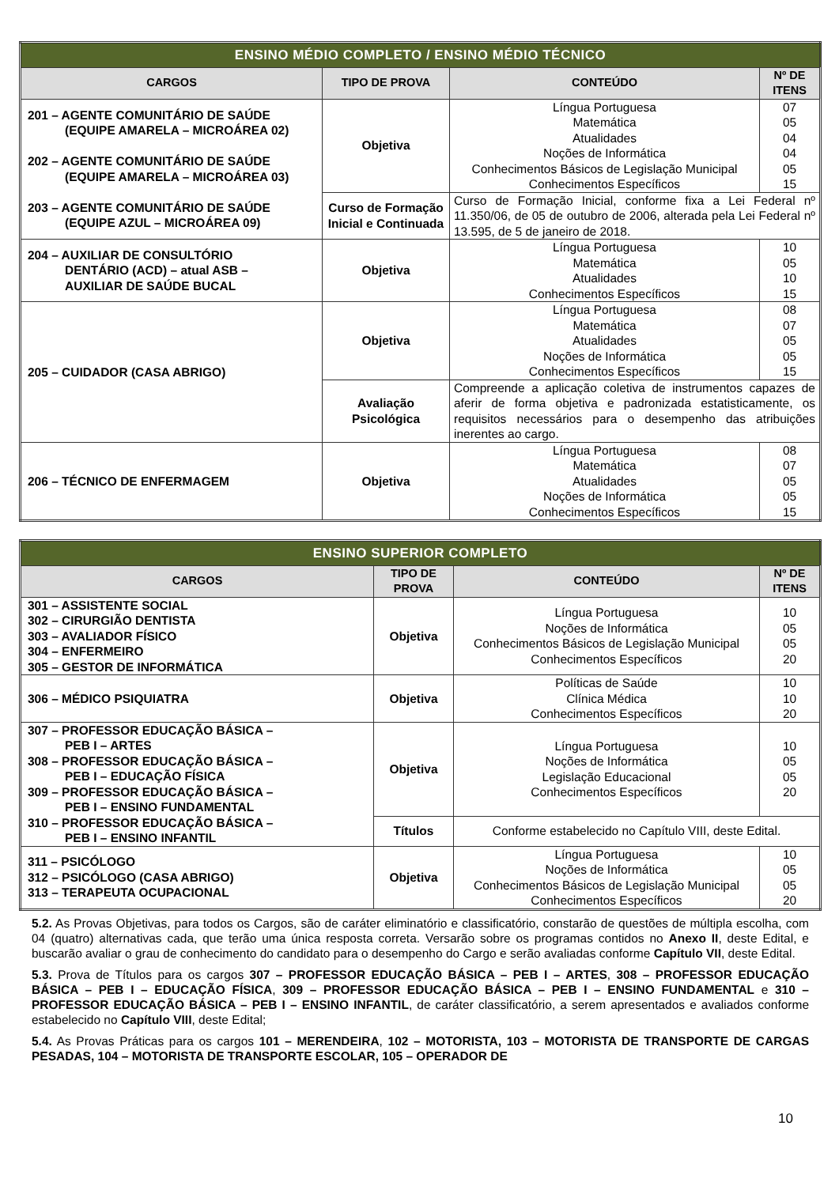| ENSINO MÉDIO COMPLETO / ENSINO MÉDIO TÉCNICO | | | |
| --- | --- | --- | --- |
| CARGOS | TIPO DE PROVA | CONTEÚDO | Nº DE ITENS |
| 201 – AGENTE COMUNITÁRIO DE SAÚDE (EQUIPE AMARELA – MICROÁREA 02) 202 – AGENTE COMUNITÁRIO DE SAÚDE (EQUIPE AMARELA – MICROÁREA 03) 203 – AGENTE COMUNITÁRIO DE SAÚDE (EQUIPE AZUL – MICROÁREA 09) | Objetiva | Língua Portuguesa Matemática Atualidades Noções de Informática Conhecimentos Básicos de Legislação Municipal Conhecimentos Específicos | 07 05 04 04 05 15 |
| | Curso de Formação Inicial e Continuada | Curso de Formação Inicial, conforme fixa a Lei Federal nº 11.350/06, de 05 de outubro de 2006, alterada pela Lei Federal nº 13.595, de 5 de janeiro de 2018. | |
| 204 – AUXILIAR DE CONSULTÓRIO DENTÁRIO (ACD) – atual ASB – AUXILIAR DE SAÚDE BUCAL | Objetiva | Língua Portuguesa Matemática Atualidades Conhecimentos Específicos | 10 05 10 15 |
| 205 – CUIDADOR (CASA ABRIGO) | Objetiva | Língua Portuguesa Matemática Atualidades Noções de Informática Conhecimentos Específicos | 08 07 05 05 15 |
| | Avaliação Psicológica | Compreende a aplicação coletiva de instrumentos capazes de aferir de forma objetiva e padronizada estatisticamente, os requisitos necessários para o desempenho das atribuições inerentes ao cargo. | |
| 206 – TÉCNICO DE ENFERMAGEM | Objetiva | Língua Portuguesa Matemática Atualidades Noções de Informática Conhecimentos Específicos | 08 07 05 05 15 |
| ENSINO SUPERIOR COMPLETO | | | |
| --- | --- | --- | --- |
| CARGOS | TIPO DE PROVA | CONTEÚDO | Nº DE ITENS |
| 301 – ASSISTENTE SOCIAL 302 – CIRURGIÃO DENTISTA 303 – AVALIADOR FÍSICO 304 – ENFERMEIRO 305 – GESTOR DE INFORMÁTICA | Objetiva | Língua Portuguesa Noções de Informática Conhecimentos Básicos de Legislação Municipal Conhecimentos Específicos | 10 05 05 20 |
| 306 – MÉDICO PSIQUIATRA | Objetiva | Políticas de Saúde Clínica Médica Conhecimentos Específicos | 10 10 20 |
| 307 – PROFESSOR EDUCAÇÃO BÁSICA – PEB I – ARTES 308 – PROFESSOR EDUCAÇÃO BÁSICA – PEB I – EDUCAÇÃO FÍSICA 309 – PROFESSOR EDUCAÇÃO BÁSICA – PEB I – ENSINO FUNDAMENTAL 310 – PROFESSOR EDUCAÇÃO BÁSICA – PEB I – ENSINO INFANTIL | Objetiva | Língua Portuguesa Noções de Informática Legislação Educacional Conhecimentos Específicos | 10 05 05 20 |
| | Títulos | Conforme estabelecido no Capítulo VIII, deste Edital. | |
| 311 – PSICÓLOGO 312 – PSICÓLOGO (CASA ABRIGO) 313 – TERAPEUTA OCUPACIONAL | Objetiva | Língua Portuguesa Noções de Informática Conhecimentos Básicos de Legislação Municipal Conhecimentos Específicos | 10 05 05 20 |
5.2. As Provas Objetivas, para todos os Cargos, são de caráter eliminatório e classificatório, constarão de questões de múltipla escolha, com 04 (quatro) alternativas cada, que terão uma única resposta correta. Versarão sobre os programas contidos no Anexo II, deste Edital, e buscarão avaliar o grau de conhecimento do candidato para o desempenho do Cargo e serão avaliadas conforme Capítulo VII, deste Edital.
5.3. Prova de Títulos para os cargos 307 – PROFESSOR EDUCAÇÃO BÁSICA – PEB I – ARTES, 308 – PROFESSOR EDUCAÇÃO BÁSICA – PEB I – EDUCAÇÃO FÍSICA, 309 – PROFESSOR EDUCAÇÃO BÁSICA – PEB I – ENSINO FUNDAMENTAL e 310 – PROFESSOR EDUCAÇÃO BÁSICA – PEB I – ENSINO INFANTIL, de caráter classificatório, a serem apresentados e avaliados conforme estabelecido no Capítulo VIII, deste Edital;
5.4. As Provas Práticas para os cargos 101 – MERENDEIRA, 102 – MOTORISTA, 103 – MOTORISTA DE TRANSPORTE DE CARGAS PESADAS, 104 – MOTORISTA DE TRANSPORTE ESCOLAR, 105 – OPERADOR DE
10